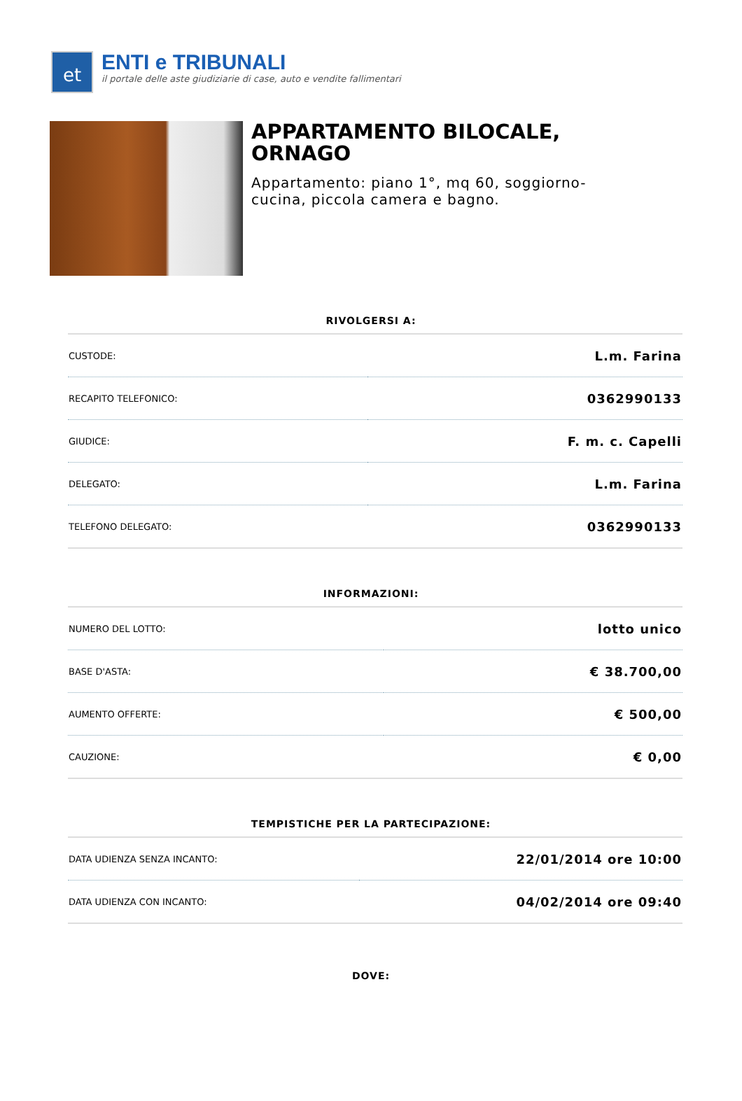et
ENTI e TRIBUNALI
il portale delle aste giudiziarie di case, auto e vendite fallimentari
APPARTAMENTO BILOCALE, ORNAGO
Appartamento: piano 1°, mq 60, soggiorno-cucina, piccola camera e bagno.
RIVOLGERSI A:
| CUSTODE: | L.m. Farina |
| RECAPITO TELEFONICO: | 0362990133 |
| GIUDICE: | F. m. c. Capelli |
| DELEGATO: | L.m. Farina |
| TELEFONO DELEGATO: | 0362990133 |
INFORMAZIONI:
| NUMERO DEL LOTTO: | lotto unico |
| BASE D'ASTA: | € 38.700,00 |
| AUMENTO OFFERTE: | € 500,00 |
| CAUZIONE: | € 0,00 |
TEMPISTICHE PER LA PARTECIPAZIONE:
| DATA UDIENZA SENZA INCANTO: | 22/01/2014 ore 10:00 |
| DATA UDIENZA CON INCANTO: | 04/02/2014 ore 09:40 |
DOVE: